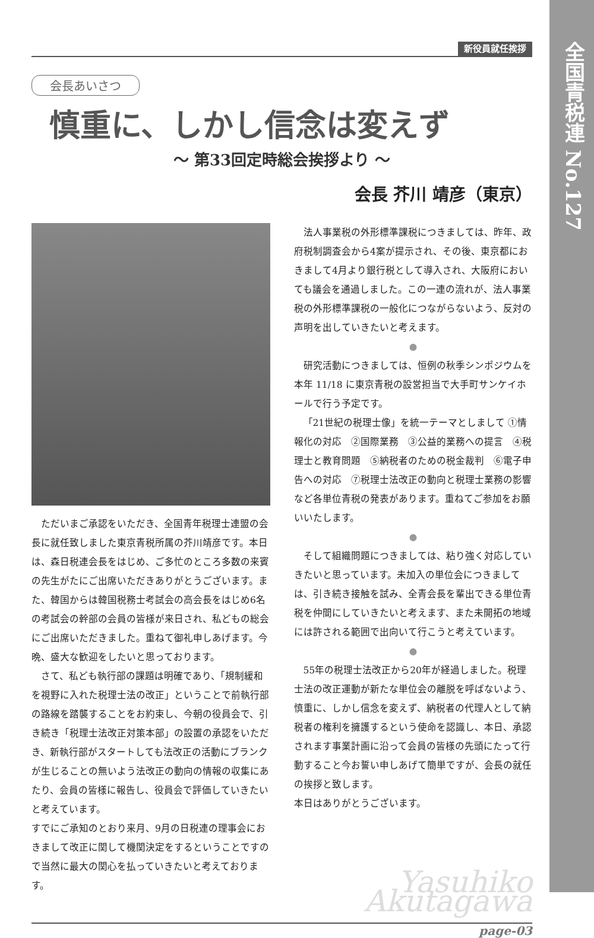全国青税連 No.127
新役員就任挨拶
会長あいさつ
慎重に、しかし信念は変えず
〜 第33回定時総会挨拶より 〜
会長 芥川 靖彦（東京）
ただいまご承認をいただき、全国青年税理士連盟の会長に就任致しました東京青税所属の芥川靖彦です。本日は、森日税連会長をはじめ、ご多忙のところ多数の来賓の先生がたにご出席いただきありがとうございます。また、韓国からは韓国税務士考試会の高会長をはじめ6名の考試会の幹部の会員の皆様が来日され、私どもの総会にご出席いただきました。重ねて御礼申しあげます。今晩、盛大な歓迎をしたいと思っております。
さて、私ども執行部の課題は明確であり、「規制緩和を視野に入れた税理士法の改正」ということで前執行部の路線を踏襲することをお約束し、今朝の役員会で、引き続き「税理士法改正対策本部」の設置の承認をいただき、新執行部がスタートしても法改正の活動にブランクが生じることの無いよう法改正の動向の情報の収集にあたり、会員の皆様に報告し、役員会で評価していきたいと考えています。
すでにご承知のとおり来月、9月の日税連の理事会におきまして改正に関して機関決定をするということですので当然に最大の関心を払っていきたいと考えております。
法人事業税の外形標準課税につきましては、昨年、政府税制調査会から4案が提示され、その後、東京都におきまして4月より銀行税として導入され、大阪府においても議会を通過しました。この一連の流れが、法人事業税の外形標準課税の一般化につながらないよう、反対の声明を出していきたいと考えます。
●
研究活動につきましては、恒例の秋季シンポジウムを本年 11/18 に東京青税の設営担当で大手町サンケイホールで行う予定です。
「21世紀の税理士像」を統一テーマとしまして ①情報化の対応　②国際業務　③公益的業務への提言　④税理士と教育問題　⑤納税者のための税金裁判　⑥電子申告への対応　⑦税理士法改正の動向と税理士業務の影響など各単位青税の発表があります。重ねてご参加をお願いいたします。
●
そして組織問題につきましては、粘り強く対応していきたいと思っています。未加入の単位会につきましては、引き続き接触を試み、全青会長を輩出できる単位青税を仲間にしていきたいと考えます、また未開拓の地域には許される範囲で出向いて行こうと考えています。
●
55年の税理士法改正から20年が経過しました。税理士法の改正運動が新たな単位会の離脱を呼ばないよう、慎重に、しかし信念を変えず、納税者の代理人として納税者の権利を擁護するという使命を認識し、本日、承認されます事業計画に沿って会員の皆様の先頭にたって行動すること今お誓い申しあげて簡単ですが、会長の就任の挨拶と致します。
本日はありがとうございます。
Yasuhiko Akutagawa
page-03